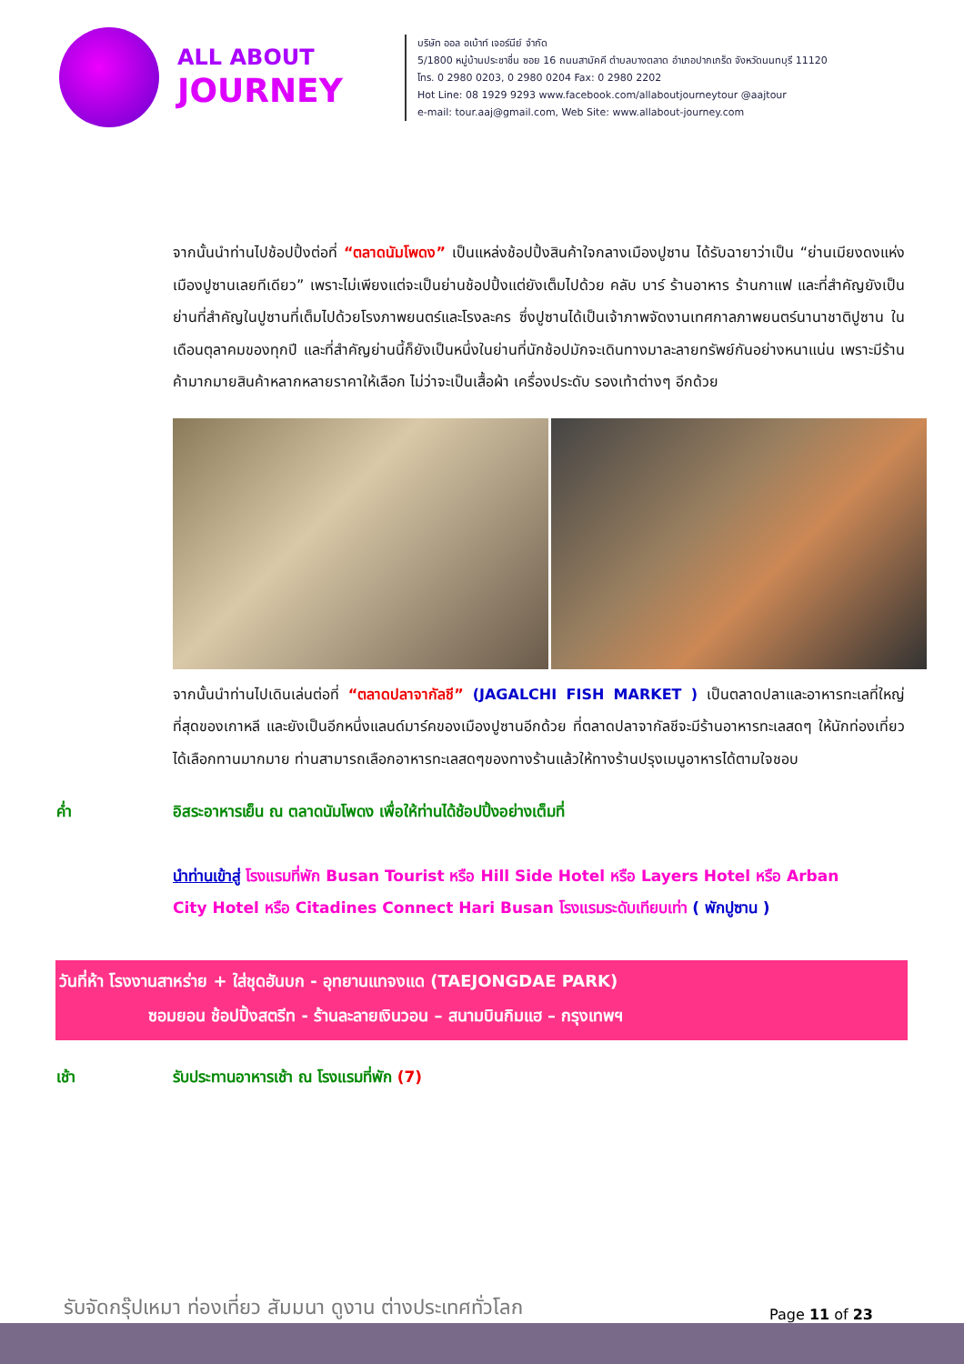ALL ABOUT
JOURNEY
บริษัท ออล อเบ้าท์ เจอร์นีย์ จำกัด
5/1800 หมู่บ้านประชาชื่น ซอย 16 ถนนสามัคคี ตำบลบางตลาด อำเภอปากเกร็ด จังหวัดนนทบุรี 11120
โทร. 0 2980 0203, 0 2980 0204 Fax: 0 2980 2202
Hot Line: 08 1929 9293 www.facebook.com/allaboutjourneytour @aajtour
e-mail: tour.aaj@gmail.com, Web Site: www.allabout-journey.com
จากนั้นนำท่านไปช้อปปิ้งต่อที่ “ตลาดนัมโพดง” เป็นแหล่งช้อปปิ้งสินค้าใจกลางเมืองปูซาน ได้รับฉายาว่าเป็น “ย่านเมียงดงแห่งเมืองปูซานเลยทีเดียว” เพราะไม่เพียงแต่จะเป็นย่านช้อปปิ้งแต่ยังเต็มไปด้วย คลับ บาร์ ร้านอาหาร ร้านกาแฟ และที่สำคัญยังเป็นย่านที่สำคัญในปูซานที่เต็มไปด้วยโรงภาพยนตร์และโรงละคร ซึ่งปูซานได้เป็นเจ้าภาพจัดงานเทศกาลภาพยนตร์นานาชาติปูซาน ในเดือนตุลาคมของทุกปี และที่สำคัญย่านนี้ก็ยังเป็นหนึ่งในย่านที่นักช้อปมักจะเดินทางมาละลายทรัพย์กันอย่างหนาแน่น เพราะมีร้านค้ามากมายสินค้าหลากหลายราคาให้เลือก ไม่ว่าจะเป็นเสื้อผ้า เครื่องประดับ รองเท้าต่างๆ อีกด้วย
จากนั้นนำท่านไปเดินเล่นต่อที่ “ตลาดปลาจากัลชี” (JAGALCHI FISH MARKET ) เป็นตลาดปลาและอาหารทะเลที่ใหญ่ที่สุดของเกาหลี และยังเป็นอีกหนึ่งแลนด์มาร์คของเมืองปูซานอีกด้วย ที่ตลาดปลาจากัลชีจะมีร้านอาหารทะเลสดๆ ให้นักท่องเที่ยวได้เลือกทานมากมาย ท่านสามารถเลือกอาหารทะเลสดๆของทางร้านแล้วให้ทางร้านปรุงเมนูอาหารได้ตามใจชอบ
ค่ำ อิสระอาหารเย็น ณ ตลาดนัมโพดง เพื่อให้ท่านได้ช้อปปิ้งอย่างเต็มที่
นำท่านเข้าสู่ โรงแรมที่พัก Busan Tourist หรือ Hill Side Hotel หรือ Layers Hotel หรือ Arban City Hotel หรือ Citadines Connect Hari Busan โรงแรมระดับเทียบเท่า ( พักปูซาน )
วันที่ห้า โรงงานสาหร่าย + ใส่ชุดฮันบก - อุทยานแทจงแด (TAEJONGDAE PARK)
ซอมยอน ช้อปปิ้งสตรีท - ร้านละลายเงินวอน – สนามบินกิมแฮ – กรุงเทพฯ
เช้า รับประทานอาหารเช้า ณ โรงแรมที่พัก (7)
รับจัดกรุ๊ปเหมา ท่องเที่ยว สัมมนา ดูงาน ต่างประเทศทั่วโลก
Page 11 of 23